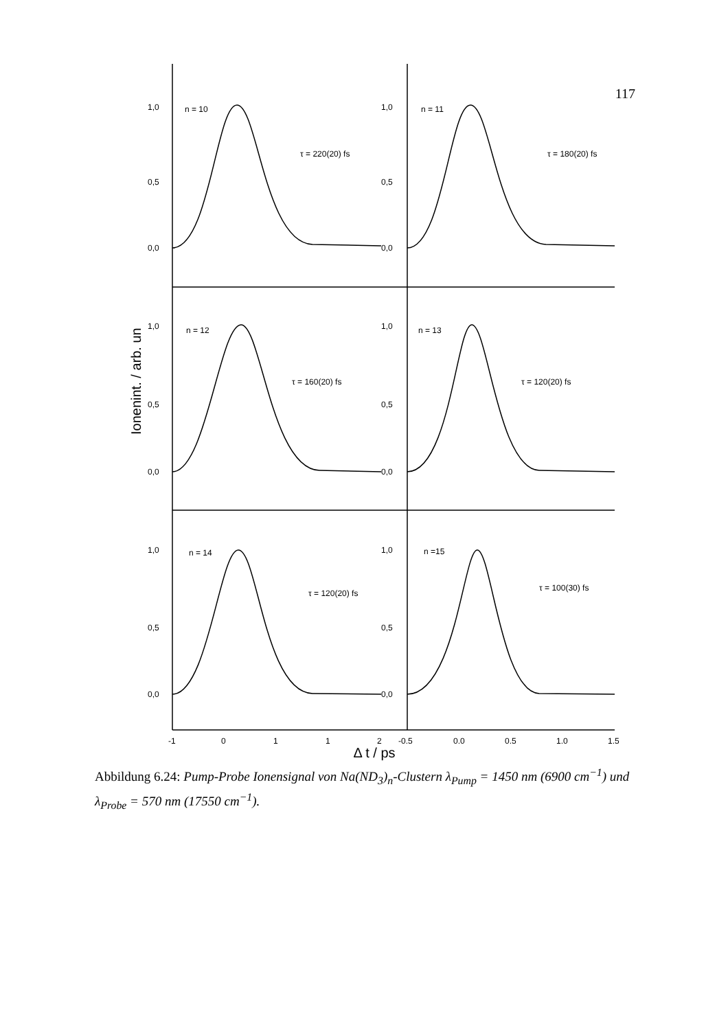117
1,0
0,5
0,0
1,0
0,5
0,0
1,0
0,5
0,0
1,0
0,5
0,0
1,0
0,5
0,0
1,0
0,5
0,0
n = 10
n = 11
n = 12
n = 13
n = 14
n =15
τ = 220(20) fs
τ = 180(20) fs
τ = 160(20) fs
τ = 120(20) fs
τ = 120(20) fs
τ = 100(30) fs
-1
0
1
1
2
-0,5
0,0
0,5
1,0
1,5
Ionenint. / arb. un
Δ t / ps
Abbildung 6.24: Pump-Probe Ionensignal von Na(ND<sub>3</sub>)<sub>n</sub>-Clustern λ<sub>Pump</sub> = 1450 nm (6900 cm<sup>−1</sup>) und λ<sub>Probe</sub> = 570 nm (17550 cm<sup>−1</sup>).